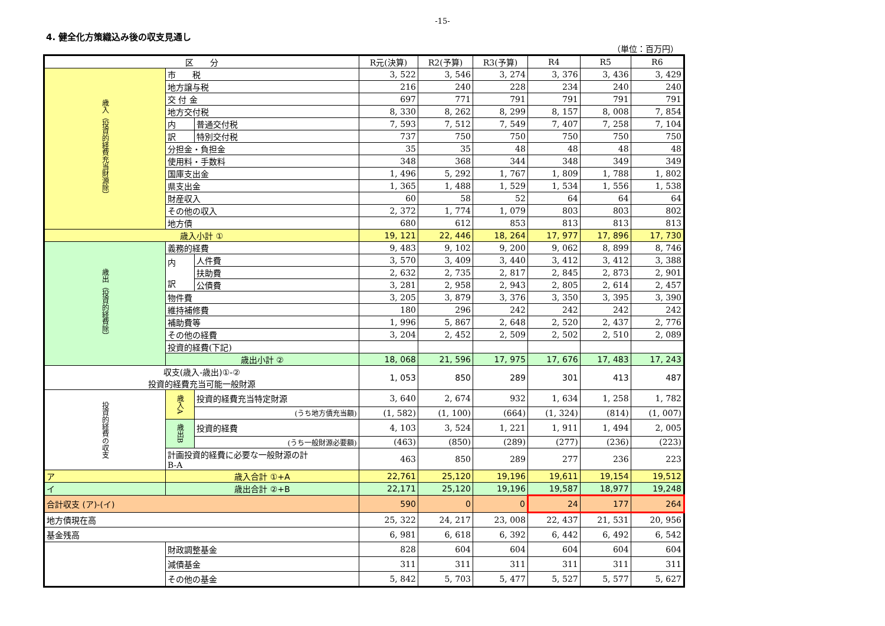-15-
4. 健全化方策織込み後の収支見通し
（単位：百万円）
| 区 分 | | | R元(決算) | R2(予算) | R3(予算) | R4 | R5 | R6 |
| --- | --- | --- | --- | --- | --- | --- | --- | --- |
| 歳入（投資的経費充当財源除） | 市 税 | | 3, 522 | 3, 546 | 3, 274 | 3, 376 | 3, 436 | 3, 429 |
| | 地方譲与税 | | 216 | 240 | 228 | 234 | 240 | 240 |
| | 交 付 金 | | 697 | 771 | 791 | 791 | 791 | 791 |
| | 地方交付税 | | 8, 330 | 8, 262 | 8, 299 | 8, 157 | 8, 008 | 7, 854 |
| | 内 | 普通交付税 | 7, 593 | 7, 512 | 7, 549 | 7, 407 | 7, 258 | 7, 104 |
| | 訳 | 特別交付税 | 737 | 750 | 750 | 750 | 750 | 750 |
| | 分担金・負担金 | | 35 | 35 | 48 | 48 | 48 | 48 |
| | 使用料・手数料 | | 348 | 368 | 344 | 348 | 349 | 349 |
| | 国庫支出金 | | 1, 496 | 5, 292 | 1, 767 | 1, 809 | 1, 788 | 1, 802 |
| | 県支出金 | | 1, 365 | 1, 488 | 1, 529 | 1, 534 | 1, 556 | 1, 538 |
| | 財産収入 | | 60 | 58 | 52 | 64 | 64 | 64 |
| | その他の収入 | | 2, 372 | 1, 774 | 1, 079 | 803 | 803 | 802 |
| | 地方債 | | 680 | 612 | 853 | 813 | 813 | 813 |
| 歳入小計 ① | | | 19, 121 | 22, 446 | 18, 264 | 17, 977 | 17, 896 | 17, 730 |
| 歳出（投資的経費除） | 義務的経費 | | 9, 483 | 9, 102 | 9, 200 | 9, 062 | 8, 899 | 8, 746 |
| | 内 訳 | 人件費 | 3, 570 | 3, 409 | 3, 440 | 3, 412 | 3, 412 | 3, 388 |
| | | 扶助費 | 2, 632 | 2, 735 | 2, 817 | 2, 845 | 2, 873 | 2, 901 |
| | | 公債費 | 3, 281 | 2, 958 | 2, 943 | 2, 805 | 2, 614 | 2, 457 |
| | 物件費 | | 3, 205 | 3, 879 | 3, 376 | 3, 350 | 3, 395 | 3, 390 |
| | 維持補修費 | | 180 | 296 | 242 | 242 | 242 | 242 |
| | 補助費等 | | 1, 996 | 5, 867 | 2, 648 | 2, 520 | 2, 437 | 2, 776 |
| | その他の経費 | | 3, 204 | 2, 452 | 2, 509 | 2, 502 | 2, 510 | 2, 089 |
| | 投資的経費(下記) | | | | | | | |
| | 歳出小計 ② | | 18, 068 | 21, 596 | 17, 975 | 17, 676 | 17, 483 | 17, 243 |
| 収支(歳入-歳出)①-② 投資的経費充当可能一般財源 | | | 1, 053 | 850 | 289 | 301 | 413 | 487 |
| 投資的経費の収支 | 歳入A | 投資的経費充当特定財源 | 3, 640 | 2, 674 | 932 | 1, 634 | 1, 258 | 1, 782 |
| | | (うち地方債充当額) | (1, 582) | (1, 100) | (664) | (1, 324) | (814) | (1, 007) |
| | 歳出B | 投資的経費 | 4, 103 | 3, 524 | 1, 221 | 1, 911 | 1, 494 | 2, 005 |
| | | (うち一般財源必要額) | (463) | (850) | (289) | (277) | (236) | (223) |
| | 計画投資的経費に必要な一般財源の計 B-A | | 463 | 850 | 289 | 277 | 236 | 223 |
| ア | 歳入合計 ①+A | | 22,761 | 25,120 | 19,196 | 19,611 | 19,154 | 19,512 |
| イ | 歳出合計 ②+B | | 22,171 | 25,120 | 19,196 | 19,587 | 18,977 | 19,248 |
| 合計収支 (ア)-(イ) | | | 590 | 0 | 0 | 24 | 177 | 264 |
| 地方債現在高 | | | 25, 322 | 24, 217 | 23, 008 | 22, 437 | 21, 531 | 20, 956 |
| 基金残高 | | | 6, 981 | 6, 618 | 6, 392 | 6, 442 | 6, 492 | 6, 542 |
| | 財政調整基金 | | 828 | 604 | 604 | 604 | 604 | 604 |
| | 減債基金 | | 311 | 311 | 311 | 311 | 311 | 311 |
| | その他の基金 | | 5, 842 | 5, 703 | 5, 477 | 5, 527 | 5, 577 | 5, 627 |